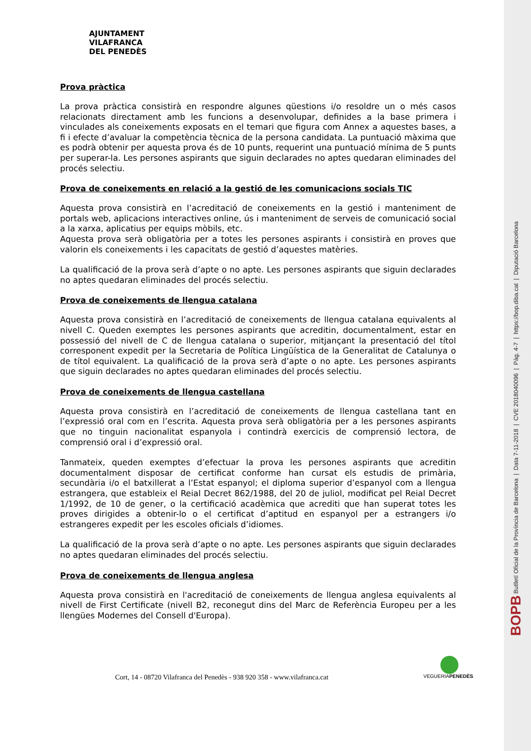BOPB Butlletí Oficial de la Província de Barcelona | Data 7-11-2018 | CVE 2018040096 | Pàg. 4-7 | https://bop.diba.cat | Diputació Barcelona
AJUNTAMENT
VILAFRANCA
DEL PENEDÈS
Prova pràctica
La prova pràctica consistirà en respondre algunes qüestions i/o resoldre un o més casos relacionats directament amb les funcions a desenvolupar, definides a la base primera i vinculades als coneixements exposats en el temari que figura com Annex a aquestes bases, a fi i efecte d’avaluar la competència tècnica de la persona candidata. La puntuació màxima que es podrà obtenir per aquesta prova és de 10 punts, requerint una puntuació mínima de 5 punts per superar-la. Les persones aspirants que siguin declarades no aptes quedaran eliminades del procés selectiu.
Prova de coneixements en relació a la gestió de les comunicacions socials TIC
Aquesta prova consistirà en l’acreditació de coneixements en la gestió i manteniment de portals web, aplicacions interactives online, ús i manteniment de serveis de comunicació social a la xarxa, aplicatius per equips mòbils, etc.
Aquesta prova serà obligatòria per a totes les persones aspirants i consistirà en proves que valorin els coneixements i les capacitats de gestió d’aquestes matèries.
La qualificació de la prova serà d’apte o no apte. Les persones aspirants que siguin declarades no aptes quedaran eliminades del procés selectiu.
Prova de coneixements de llengua catalana
Aquesta prova consistirà en l’acreditació de coneixements de llengua catalana equivalents al nivell C. Queden exemptes les persones aspirants que acreditin, documentalment, estar en possessió del nivell de C de llengua catalana o superior, mitjançant la presentació del títol corresponent expedit per la Secretaria de Política Lingüística de la Generalitat de Catalunya o de títol equivalent. La qualificació de la prova serà d’apte o no apte. Les persones aspirants que siguin declarades no aptes quedaran eliminades del procés selectiu.
Prova de coneixements de llengua castellana
Aquesta prova consistirà en l’acreditació de coneixements de llengua castellana tant en l’expressió oral com en l’escrita. Aquesta prova serà obligatòria per a les persones aspirants que no tinguin nacionalitat espanyola i contindrà exercicis de comprensió lectora, de comprensió oral i d’expressió oral.
Tanmateix, queden exemptes d’efectuar la prova les persones aspirants que acreditin documentalment disposar de certificat conforme han cursat els estudis de primària, secundària i/o el batxillerat a l’Estat espanyol; el diploma superior d’espanyol com a llengua estrangera, que estableix el Reial Decret 862/1988, del 20 de juliol, modificat pel Reial Decret 1/1992, de 10 de gener, o la certificació acadèmica que acrediti que han superat totes les proves dirigides a obtenir-lo o el certificat d’aptitud en espanyol per a estrangers i/o estrangeres expedit per les escoles oficials d’idiomes.
La qualificació de la prova serà d’apte o no apte. Les persones aspirants que siguin declarades no aptes quedaran eliminades del procés selectiu.
Prova de coneixements de llengua anglesa
Aquesta prova consistirà en l'acreditació de coneixements de llengua anglesa equivalents al nivell de First Certificate (nivell B2, reconegut dins del Marc de Referència Europeu per a les llengües Modernes del Consell d'Europa).
Cort, 14 - 08720 Vilafranca del Penedès - 938 920 358 - www.vilafranca.cat
VEGUERIAPENEDÈS